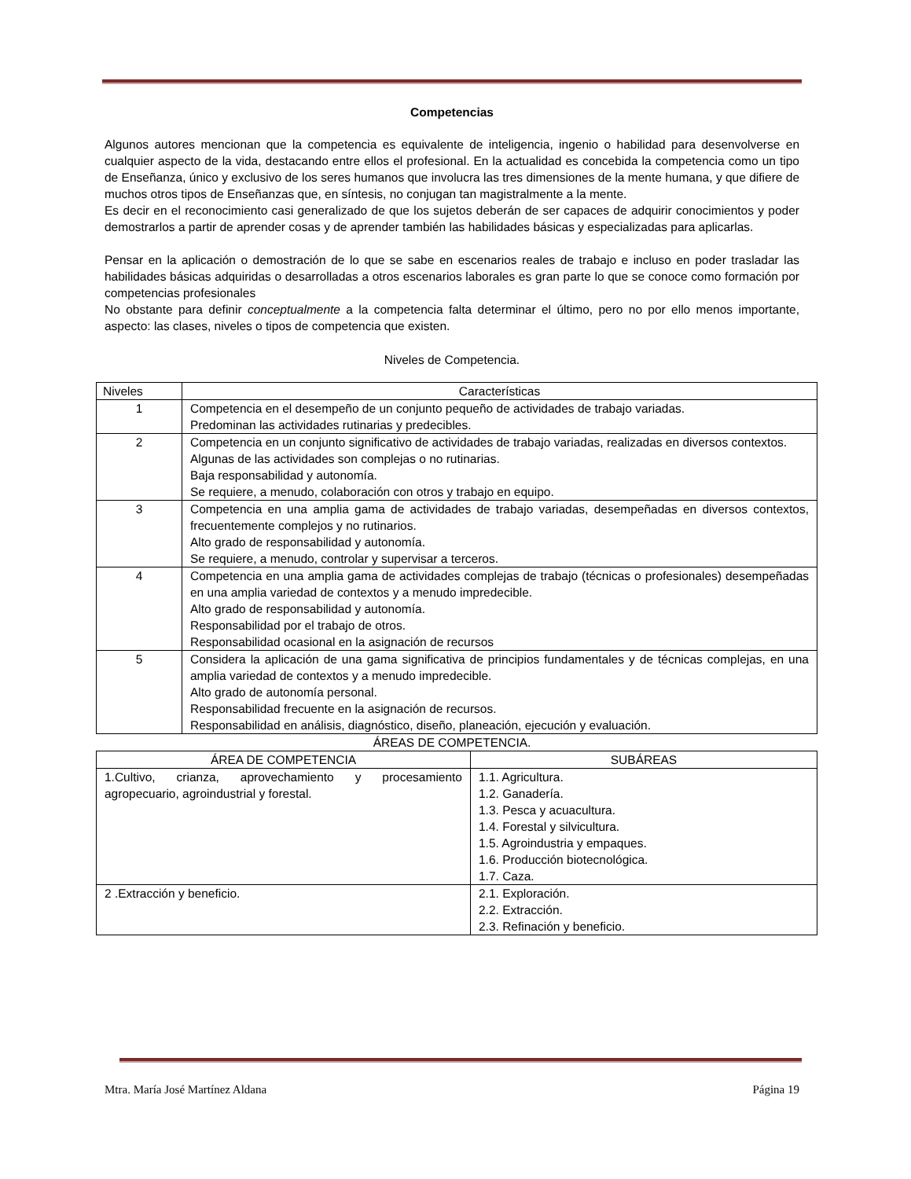Competencias
Algunos autores mencionan que la competencia es equivalente de inteligencia, ingenio o habilidad para desenvolverse en cualquier aspecto de la vida, destacando entre ellos el profesional. En la actualidad es concebida la competencia como un tipo de Enseñanza, único y exclusivo de los seres humanos que involucra las tres dimensiones de la mente humana, y que difiere de muchos otros tipos de Enseñanzas que, en síntesis, no conjugan tan magistralmente a la mente.
Es decir en el reconocimiento casi generalizado de que los sujetos deberán de ser capaces de adquirir conocimientos y poder demostrarlos a partir de aprender cosas y de aprender también las habilidades básicas y especializadas para aplicarlas.
Pensar en la aplicación o demostración de lo que se sabe en escenarios reales de trabajo e incluso en poder trasladar las habilidades básicas adquiridas o desarrolladas a otros escenarios laborales es gran parte lo que se conoce como formación por competencias profesionales
No obstante para definir conceptualmente a la competencia falta determinar el último, pero no por ello menos importante, aspecto: las clases, niveles o tipos de competencia que existen.
Niveles de Competencia.
| Niveles | Características |
| 1 | Competencia en el desempeño de un conjunto pequeño de actividades de trabajo variadas. Predominan las actividades rutinarias y predecibles. |
| 2 | Competencia en un conjunto significativo de actividades de trabajo variadas, realizadas en diversos contextos. Algunas de las actividades son complejas o no rutinarias. Baja responsabilidad y autonomía. Se requiere, a menudo, colaboración con otros y trabajo en equipo. |
| 3 | Competencia en una amplia gama de actividades de trabajo variadas, desempeñadas en diversos contextos, frecuentemente complejos y no rutinarios. Alto grado de responsabilidad y autonomía. Se requiere, a menudo, controlar y supervisar a terceros. |
| 4 | Competencia en una amplia gama de actividades complejas de trabajo (técnicas o profesionales) desempeñadas en una amplia variedad de contextos y a menudo impredecible. Alto grado de responsabilidad y autonomía. Responsabilidad por el trabajo de otros. Responsabilidad ocasional en la asignación de recursos |
| 5 | Considera la aplicación de una gama significativa de principios fundamentales y de técnicas complejas, en una amplia variedad de contextos y a menudo impredecible. Alto grado de autonomía personal. Responsabilidad frecuente en la asignación de recursos. Responsabilidad en análisis, diagnóstico, diseño, planeación, ejecución y evaluación. |
ÁREAS DE COMPETENCIA.
| ÁREA DE COMPETENCIA | SUBÁREAS |
| 1.Cultivo, crianza, aprovechamiento y procesamiento agropecuario, agroindustrial y forestal. | 1.1. Agricultura. 1.2. Ganadería. 1.3. Pesca y acuacultura. 1.4. Forestal y silvicultura. 1.5. Agroindustria y empaques. 1.6. Producción biotecnológica. 1.7. Caza. |
| 2 .Extracción y beneficio. | 2.1. Exploración. 2.2. Extracción. 2.3. Refinación y beneficio. |
Mtra. María José Martínez Aldana Página 19